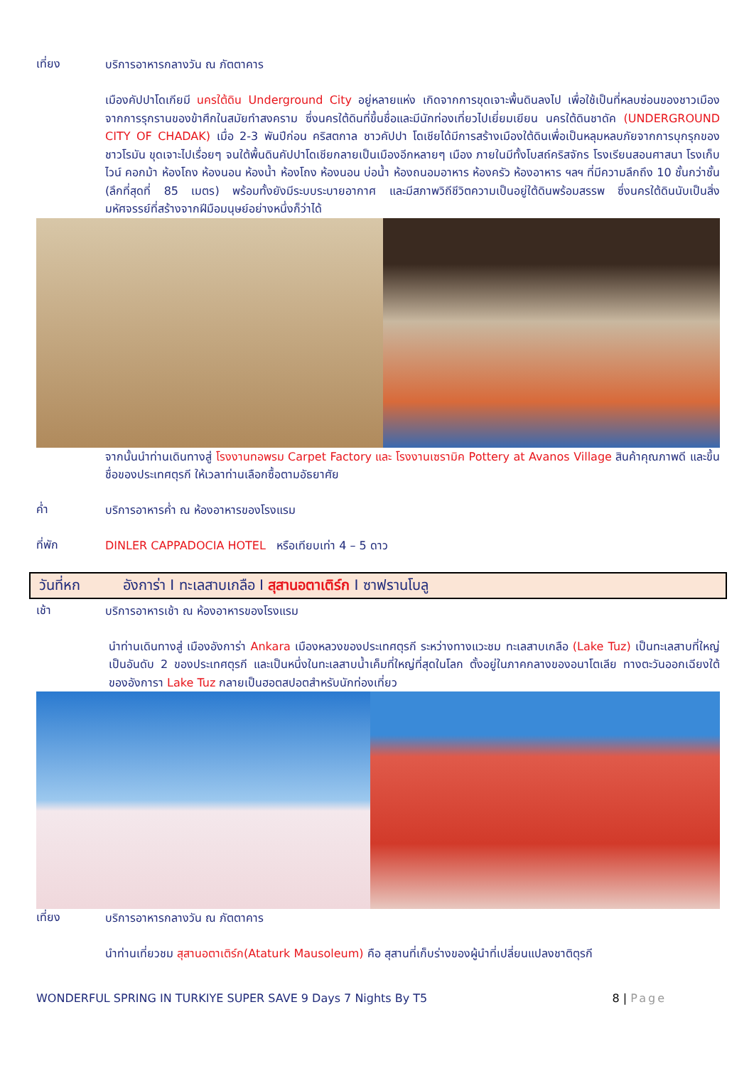เที่ยง
บริการอาหารกลางวัน ณ ภัตตาคาร
เมืองคัปปาโดเกียมี นครใต้ดิน Underground City อยู่หลายแห่ง เกิดจากการขุดเจาะพื้นดินลงไป เพื่อใช้เป็นที่หลบซ่อนของชาวเมืองจากการรุกรานของข้าศึกในสมัยทำสงคราม ซึ่งนครใต้ดินที่ขึ้นชื่อและมีนักท่องเที่ยวไปเยี่ยมเยียน นครใต้ดินชาดัค (UNDERGROUND CITY OF CHADAK) เมื่อ 2-3 พันปีก่อน คริสตกาล ชาวคัปปา โดเชียได้มีการสร้างเมืองใต้ดินเพื่อเป็นหลุมหลบภัยจากการบุกรุกของ ชาวโรมัน ขุดเจาะไปเรื่อยๆ จนใต้พื้นดินคัปปาโดเชียกลายเป็นเมืองอีกหลายๆ เมือง ภายในมีทั้งโบสถ์คริสจักร โรงเรียนสอนศาสนา โรงเก็บไวน์ คอกม้า ห้องโถง ห้องนอน ห้องน้ำ ห้องโถง ห้องนอน บ่อน้ำ ห้องถนอมอาหาร ห้องครัว ห้องอาหาร ฯลฯ ที่มีความลึกถึง 10 ชั้นกว่าชั้น (ลึกที่สุดที่ 85 เมตร) พร้อมทั้งยังมีระบบระบายอากาศ และมีสภาพวิถีชีวิตความเป็นอยู่ใต้ดินพร้อมสรรพ ซึ่งนครใต้ดินนับเป็นสิ่ง มหัศจรรย์ที่สร้างจากฝีมือมนุษย์อย่างหนึ่งก็ว่าได้
จากนั้นนำท่านเดินทางสู่ โรงงานทอพรม Carpet Factory และ โรงงานเซรามิค Pottery at Avanos Village สินค้าคุณภาพดี และขึ้นชื่อของประเทศตุรกี ให้เวลาท่านเลือกซื้อตามอัธยาศัย
ค่ำ
บริการอาหารค่ำ ณ ห้องอาหารของโรงแรม
ที่พัก
DINLER CAPPADOCIA HOTEL หรือเทียบเท่า 4 – 5 ดาว
วันที่หก อังการ่า I ทะเลสาบเกลือ I สุสานอตาเติร์ก I ซาฟรานโบลู
เช้า
บริการอาหารเช้า ณ ห้องอาหารของโรงแรม
นำท่านเดินทางสู่ เมืองอังการ่า Ankara เมืองหลวงของประเทศตุรกี ระหว่างทางแวะชม ทะเลสาบเกลือ (Lake Tuz) เป็นทะเลสาบที่ใหญ่เป็นอันดับ 2 ของประเทศตุรกี และเป็นหนึ่งในทะเลสาบน้ำเค็มที่ใหญ่ที่สุดในโลก ตั้งอยู่ในภาคกลางของอนาโตเลีย ทางตะวันออกเฉียงใต้ของอังการา Lake Tuz กลายเป็นฮอตสปอตสำหรับนักท่องเที่ยว
เที่ยง
บริการอาหารกลางวัน ณ ภัตตาคาร
นำท่านเที่ยวชม สุสานอตาเติร์ก(Ataturk Mausoleum) คือ สุสานที่เก็บร่างของผู้นำที่เปลี่ยนแปลงชาติตุรกี
WONDERFUL SPRING IN TURKIYE SUPER SAVE 9 Days 7 Nights By T5 8 | Page